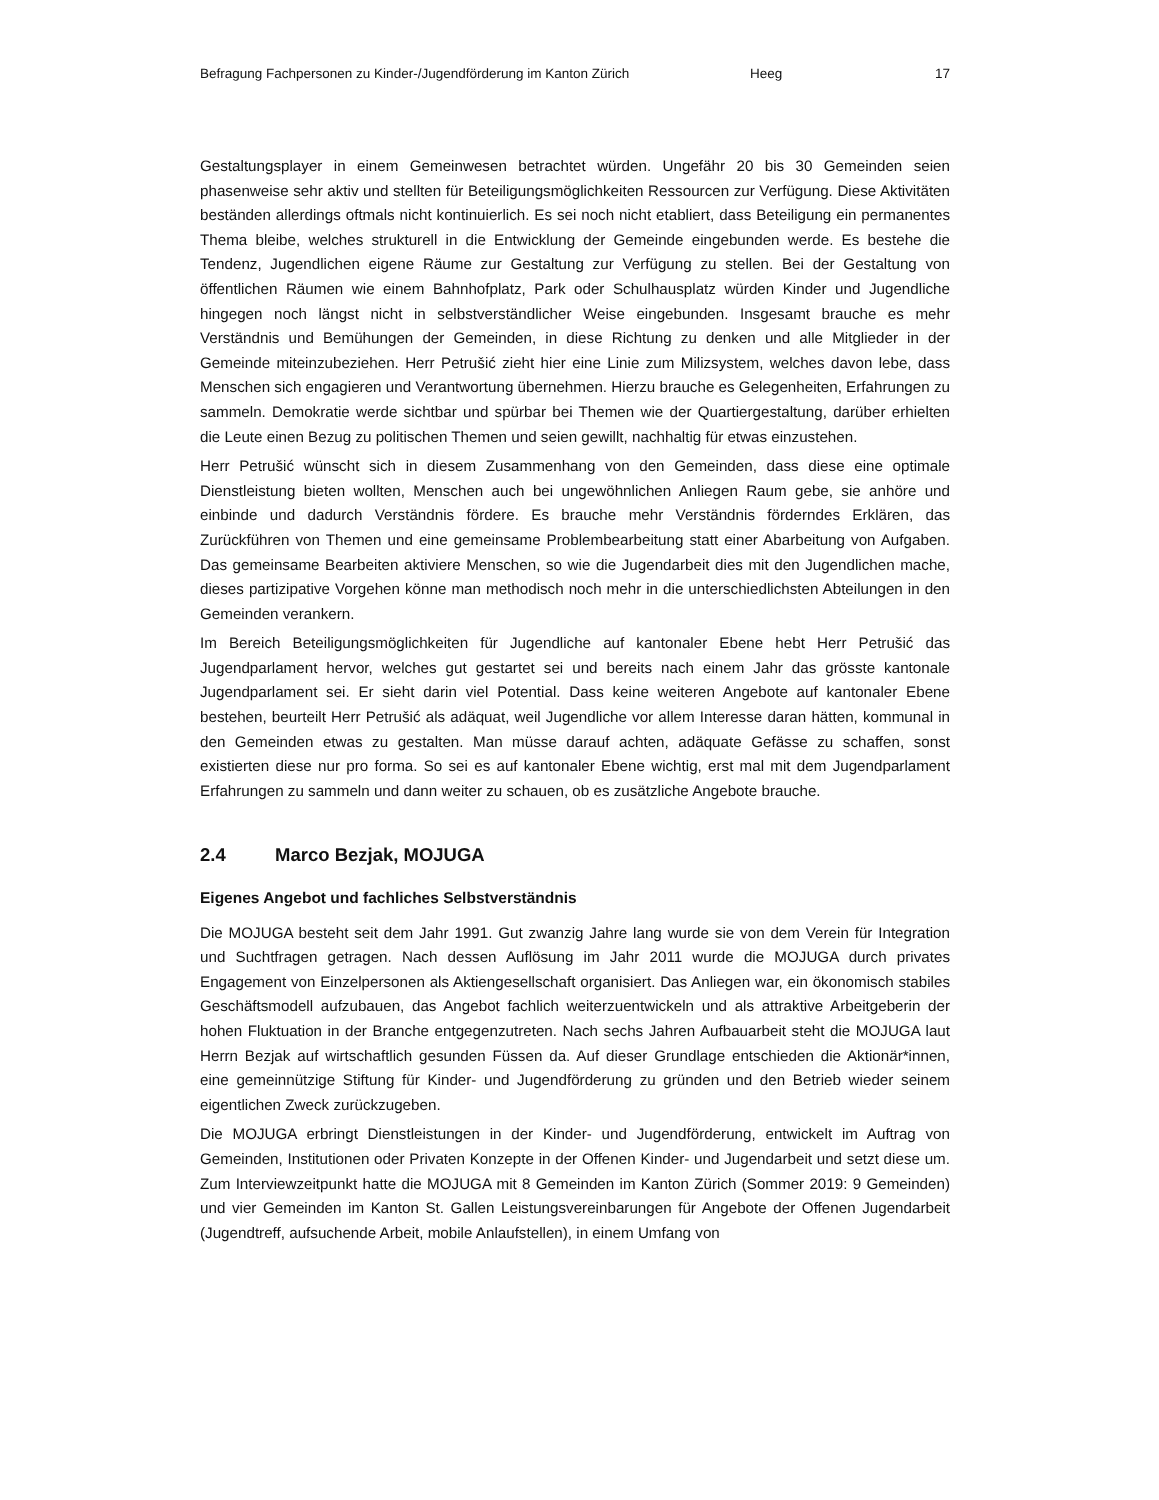Befragung Fachpersonen zu Kinder-/Jugendförderung im Kanton Zürich Heeg 17
Gestaltungsplayer in einem Gemeinwesen betrachtet würden. Ungefähr 20 bis 30 Gemeinden seien phasenweise sehr aktiv und stellten für Beteiligungsmöglichkeiten Ressourcen zur Verfügung. Diese Aktivitäten beständen allerdings oftmals nicht kontinuierlich. Es sei noch nicht etabliert, dass Beteiligung ein permanentes Thema bleibe, welches strukturell in die Entwicklung der Gemeinde eingebunden werde. Es bestehe die Tendenz, Jugendlichen eigene Räume zur Gestaltung zur Verfügung zu stellen. Bei der Gestaltung von öffentlichen Räumen wie einem Bahnhofplatz, Park oder Schulhausplatz würden Kinder und Jugendliche hingegen noch längst nicht in selbstverständlicher Weise eingebunden. Insgesamt brauche es mehr Verständnis und Bemühungen der Gemeinden, in diese Richtung zu denken und alle Mitglieder in der Gemeinde miteinzubeziehen. Herr Petrušić zieht hier eine Linie zum Milizsystem, welches davon lebe, dass Menschen sich engagieren und Verantwortung übernehmen. Hierzu brauche es Gelegenheiten, Erfahrungen zu sammeln. Demokratie werde sichtbar und spürbar bei Themen wie der Quartiergestaltung, darüber erhielten die Leute einen Bezug zu politischen Themen und seien gewillt, nachhaltig für etwas einzustehen.
Herr Petrušić wünscht sich in diesem Zusammenhang von den Gemeinden, dass diese eine optimale Dienstleistung bieten wollten, Menschen auch bei ungewöhnlichen Anliegen Raum gebe, sie anhöre und einbinde und dadurch Verständnis fördere. Es brauche mehr Verständnis förderndes Erklären, das Zurückführen von Themen und eine gemeinsame Problembearbeitung statt einer Abarbeitung von Aufgaben. Das gemeinsame Bearbeiten aktiviere Menschen, so wie die Jugendarbeit dies mit den Jugendlichen mache, dieses partizipative Vorgehen könne man methodisch noch mehr in die unterschiedlichsten Abteilungen in den Gemeinden verankern.
Im Bereich Beteiligungsmöglichkeiten für Jugendliche auf kantonaler Ebene hebt Herr Petrušić das Jugendparlament hervor, welches gut gestartet sei und bereits nach einem Jahr das grösste kantonale Jugendparlament sei. Er sieht darin viel Potential. Dass keine weiteren Angebote auf kantonaler Ebene bestehen, beurteilt Herr Petrušić als adäquat, weil Jugendliche vor allem Interesse daran hätten, kommunal in den Gemeinden etwas zu gestalten. Man müsse darauf achten, adäquate Gefässe zu schaffen, sonst existierten diese nur pro forma. So sei es auf kantonaler Ebene wichtig, erst mal mit dem Jugendparlament Erfahrungen zu sammeln und dann weiter zu schauen, ob es zusätzliche Angebote brauche.
2.4 Marco Bezjak, MOJUGA
Eigenes Angebot und fachliches Selbstverständnis
Die MOJUGA besteht seit dem Jahr 1991. Gut zwanzig Jahre lang wurde sie von dem Verein für Integration und Suchtfragen getragen. Nach dessen Auflösung im Jahr 2011 wurde die MOJUGA durch privates Engagement von Einzelpersonen als Aktiengesellschaft organisiert. Das Anliegen war, ein ökonomisch stabiles Geschäftsmodell aufzubauen, das Angebot fachlich weiterzuentwickeln und als attraktive Arbeitgeberin der hohen Fluktuation in der Branche entgegenzutreten. Nach sechs Jahren Aufbauarbeit steht die MOJUGA laut Herrn Bezjak auf wirtschaftlich gesunden Füssen da. Auf dieser Grundlage entschieden die Aktionär*innen, eine gemeinnützige Stiftung für Kinder- und Jugendförderung zu gründen und den Betrieb wieder seinem eigentlichen Zweck zurückzugeben.
Die MOJUGA erbringt Dienstleistungen in der Kinder- und Jugendförderung, entwickelt im Auftrag von Gemeinden, Institutionen oder Privaten Konzepte in der Offenen Kinder- und Jugendarbeit und setzt diese um. Zum Interviewzeitpunkt hatte die MOJUGA mit 8 Gemeinden im Kanton Zürich (Sommer 2019: 9 Gemeinden) und vier Gemeinden im Kanton St. Gallen Leistungsvereinbarungen für Angebote der Offenen Jugendarbeit (Jugendtreff, aufsuchende Arbeit, mobile Anlaufstellen), in einem Umfang von